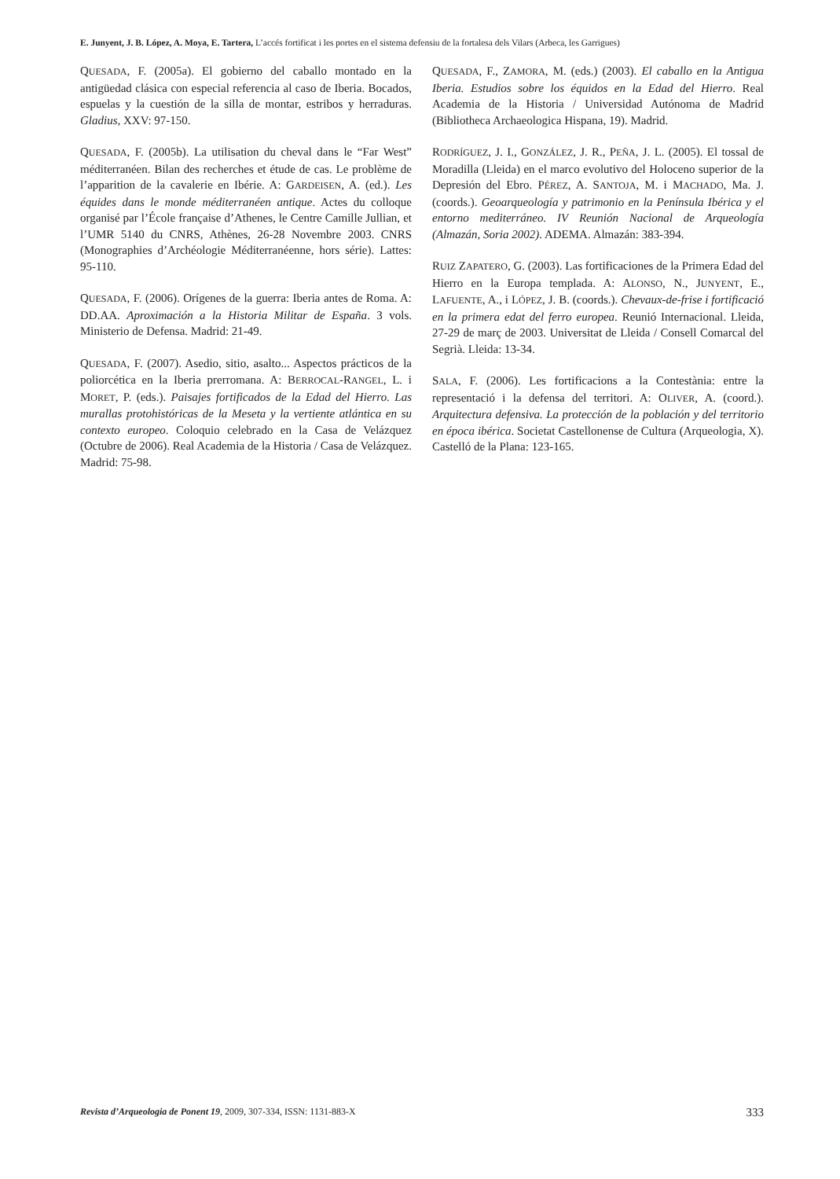E. Junyent, J. B. López, A. Moya, E. Tartera, L’accés fortificat i les portes en el sistema defensiu de la fortalesa dels Vilars (Arbeca, les Garrigues)
QUESADA, F. (2005a). El gobierno del caballo montado en la antigüedad clásica con especial referencia al caso de Iberia. Bocados, espuelas y la cuestión de la silla de montar, estribos y herraduras. Gladius, XXV: 97-150.
QUESADA, F. (2005b). La utilisation du cheval dans le “Far West” méditerranéen. Bilan des recherches et étude de cas. Le problème de l’apparition de la cavalerie en Ibérie. A: GARDEISEN, A. (ed.). Les équides dans le monde méditerranéen antique. Actes du colloque organisé par l’École française d’Athenes, le Centre Camille Jullian, et l’UMR 5140 du CNRS, Athènes, 26-28 Novembre 2003. CNRS (Monographies d’Archéologie Méditerranéenne, hors série). Lattes: 95-110.
QUESADA, F. (2006). Orígenes de la guerra: Iberia antes de Roma. A: DD.AA. Aproximación a la Historia Militar de España. 3 vols. Ministerio de Defensa. Madrid: 21-49.
QUESADA, F. (2007). Asedio, sitio, asalto... Aspectos prácticos de la poliorcética en la Iberia prerromana. A: BERROCAL-RANGEL, L. i MORET, P. (eds.). Paisajes fortificados de la Edad del Hierro. Las murallas protohistóricas de la Meseta y la vertiente atlántica en su contexto europeo. Coloquio celebrado en la Casa de Velázquez (Octubre de 2006). Real Academia de la Historia / Casa de Velázquez. Madrid: 75-98.
QUESADA, F., ZAMORA, M. (eds.) (2003). El caballo en la Antigua Iberia. Estudios sobre los équidos en la Edad del Hierro. Real Academia de la Historia / Universidad Autónoma de Madrid (Bibliotheca Archaeologica Hispana, 19). Madrid.
RODRÍGUEZ, J. I., GONZÁLEZ, J. R., PEÑA, J. L. (2005). El tossal de Moradilla (Lleida) en el marco evolutivo del Holoceno superior de la Depresión del Ebro. PÉREZ, A. SANTOJA, M. i MACHADO, Ma. J. (coords.). Geoarqueología y patrimonio en la Península Ibérica y el entorno mediterráneo. IV Reunión Nacional de Arqueología (Almazán, Soria 2002). ADEMA. Almazán: 383-394.
RUIZ ZAPATERO, G. (2003). Las fortificaciones de la Primera Edad del Hierro en la Europa templada. A: ALONSO, N., JUNYENT, E., LAFUENTE, A., i LÓPEZ, J. B. (coords.). Chevaux-de-frise i fortificació en la primera edat del ferro europea. Reunió Internacional. Lleida, 27-29 de març de 2003. Universitat de Lleida / Consell Comarcal del Segrià. Lleida: 13-34.
SALA, F. (2006). Les fortificacions a la Contestània: entre la representació i la defensa del territori. A: OLIVER, A. (coord.). Arquitectura defensiva. La protección de la población y del territorio en época ibérica. Societat Castellonense de Cultura (Arqueologia, X). Castelló de la Plana: 123-165.
Revista d’Arqueologia de Ponent 19, 2009, 307-334, ISSN: 1131-883-X 333